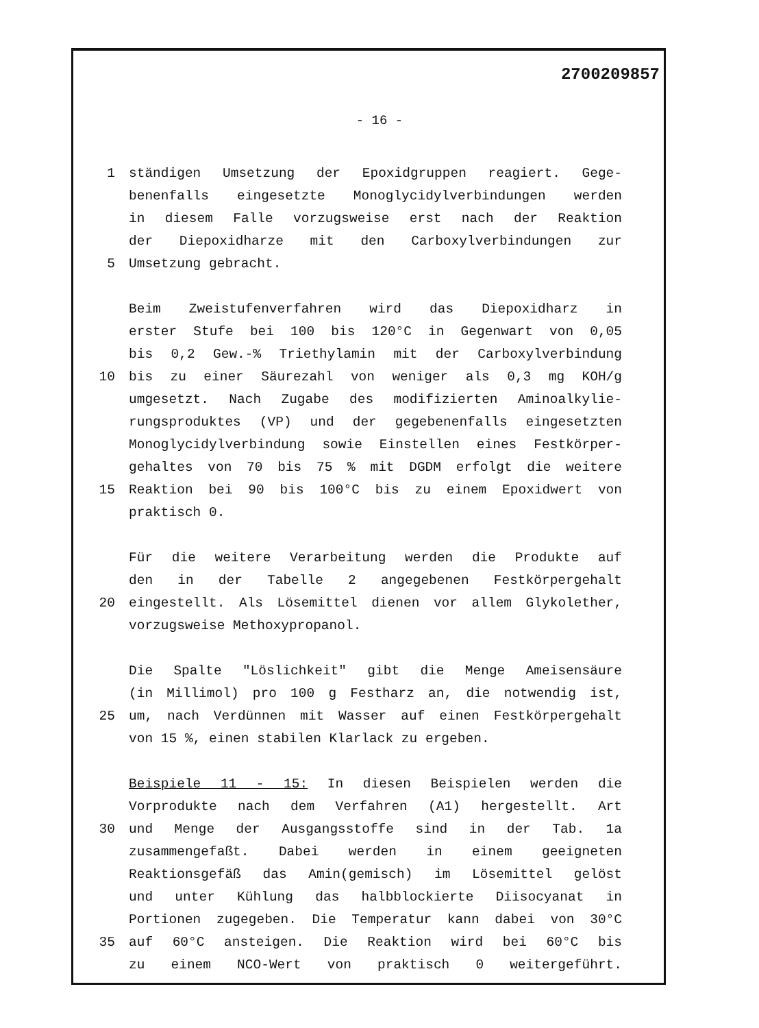2700209857
- 16 -
1 ständigen Umsetzung der Epoxidgruppen reagiert. Gege-
benenfalls eingesetzte Monoglycidylverbindungen werden
in diesem Falle vorzugsweise erst nach der Reaktion
der Diepoxidharze mit den Carboxylverbindungen zur
5 Umsetzung gebracht.
Beim Zweistufenverfahren wird das Diepoxidharz in
erster Stufe bei 100 bis 120°C in Gegenwart von 0,05
bis 0,2 Gew.-% Triethylamin mit der Carboxylverbindung
10 bis zu einer Säurezahl von weniger als 0,3 mg KOH/g
umgesetzt. Nach Zugabe des modifizierten Aminoalkylie-
rungsproduktes (VP) und der gegebenenfalls eingesetzten
Monoglycidylverbindung sowie Einstellen eines Festkörper-
gehaltes von 70 bis 75 % mit DGDM erfolgt die weitere
15 Reaktion bei 90 bis 100°C bis zu einem Epoxidwert von
praktisch 0.
Für die weitere Verarbeitung werden die Produkte auf
den in der Tabelle 2 angegebenen Festkörpergehalt
20 eingestellt. Als Lösemittel dienen vor allem Glykolether,
vorzugsweise Methoxypropanol.
Die Spalte "Löslichkeit" gibt die Menge Ameisensäure
(in Millimol) pro 100 g Festharz an, die notwendig ist,
25 um, nach Verdünnen mit Wasser auf einen Festkörpergehalt
von 15 %, einen stabilen Klarlack zu ergeben.
Beispiele 11 - 15: In diesen Beispielen werden die
Vorprodukte nach dem Verfahren (A1) hergestellt. Art
30 und Menge der Ausgangsstoffe sind in der Tab. 1a
zusammengefaßt. Dabei werden in einem geeigneten
Reaktionsgefäß das Amin(gemisch) im Lösemittel gelöst
und unter Kühlung das halbblockierte Diisocyanat in
Portionen zugegeben. Die Temperatur kann dabei von 30°C
35 auf 60°C ansteigen. Die Reaktion wird bei 60°C bis
zu einem NCO-Wert von praktisch 0 weitergeführt.